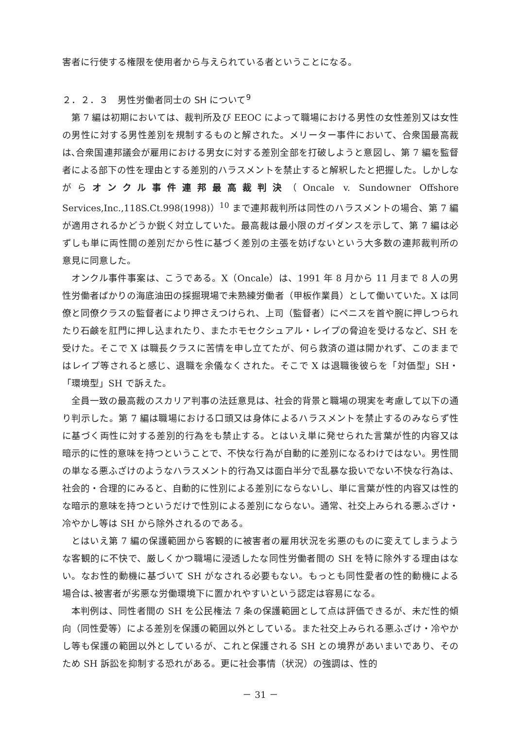害者に行使する権限を使用者から与えられている者ということになる。
２．２．３　男性労働者同士の SH について<sup>9</sup>
第 7 編は初期においては、裁判所及び EEOC によって職場における男性の女性差別又は女性の男性に対する男性差別を規制するものと解された。メリーター事件において、合衆国最高裁は､合衆国連邦議会が雇用における男女に対する差別全部を打破しようと意図し、第 7 編を監督者による部下の性を理由とする差別的ハラスメントを禁止すると解釈したと把握した。しかしながらオンクル事件連邦最高裁判決（Oncale v. Sundowner Offshore Services,Inc.,118S.Ct.998(1998)）<sup>10</sup> まで連邦裁判所は同性のハラスメントの場合、第 7 編が適用されるかどうか鋭く対立していた。最高裁は最小限のガイダンスを示して、第 7 編は必ずしも単に両性間の差別だから性に基づく差別の主張を妨げないという大多数の連邦裁判所の意見に同意した。
オンクル事件事案は、こうである。X（Oncale）は、1991 年 8 月から 11 月まで 8 人の男性労働者ばかりの海底油田の採掘現場で未熟練労働者（甲板作業員）として働いていた。X は同僚と同僚クラスの監督者により押さえつけられ、上司（監督者）にペニスを首や腕に押しつられたり石鹸を肛門に押し込まれたり、またホモセクシュアル・レイプの脅迫を受けるなど、SH を受けた。そこで X は職長クラスに苦情を申し立てたが、何ら救済の道は開かれず、このままではレイプ等されると感じ、退職を余儀なくされた。そこで X は退職後彼らを「対価型」SH・「環境型」SH で訴えた。
全員一致の最高裁のスカリア判事の法廷意見は、社会的背景と職場の現実を考慮して以下の通り判示した。第 7 編は職場における口頭又は身体によるハラスメントを禁止するのみならず性に基づく両性に対する差別的行為をも禁止する。とはいえ単に発せられた言葉が性的内容又は暗示的に性的意味を持つということで、不快な行為が自動的に差別になるわけではない。男性間の単なる悪ふざけのようなハラスメント的行為又は面白半分で乱暴な扱いでない不快な行為は、社会的・合理的にみると、自動的に性別による差別にならないし、単に言葉が性的内容又は性的な暗示的意味を持つというだけで性別による差別にならない。通常、社交上みられる悪ふざけ・冷やかし等は SH から除外されるのである。
とはいえ第 7 編の保護範囲から客観的に被害者の雇用状況を劣悪のものに変えてしまうような客観的に不快で、厳しくかつ職場に浸透したな同性労働者間の SH を特に除外する理由はない。なお性的動機に基づいて SH がなされる必要もない。もっとも同性愛者の性的動機による場合は､被害者が劣悪な労働環境下に置かれやすいという認定は容易になる。
本判例は、同性者間の SH を公民権法 7 条の保護範囲として点は評価できるが、未だ性的傾向（同性愛等）による差別を保護の範囲以外としている。また社交上みられる悪ふざけ・冷やかし等も保護の範囲以外としているが、これと保護される SH との境界があいまいであり、そのため SH 訴訟を抑制する恐れがある。更に社会事情（状況）の強調は、性的
－ 31 －